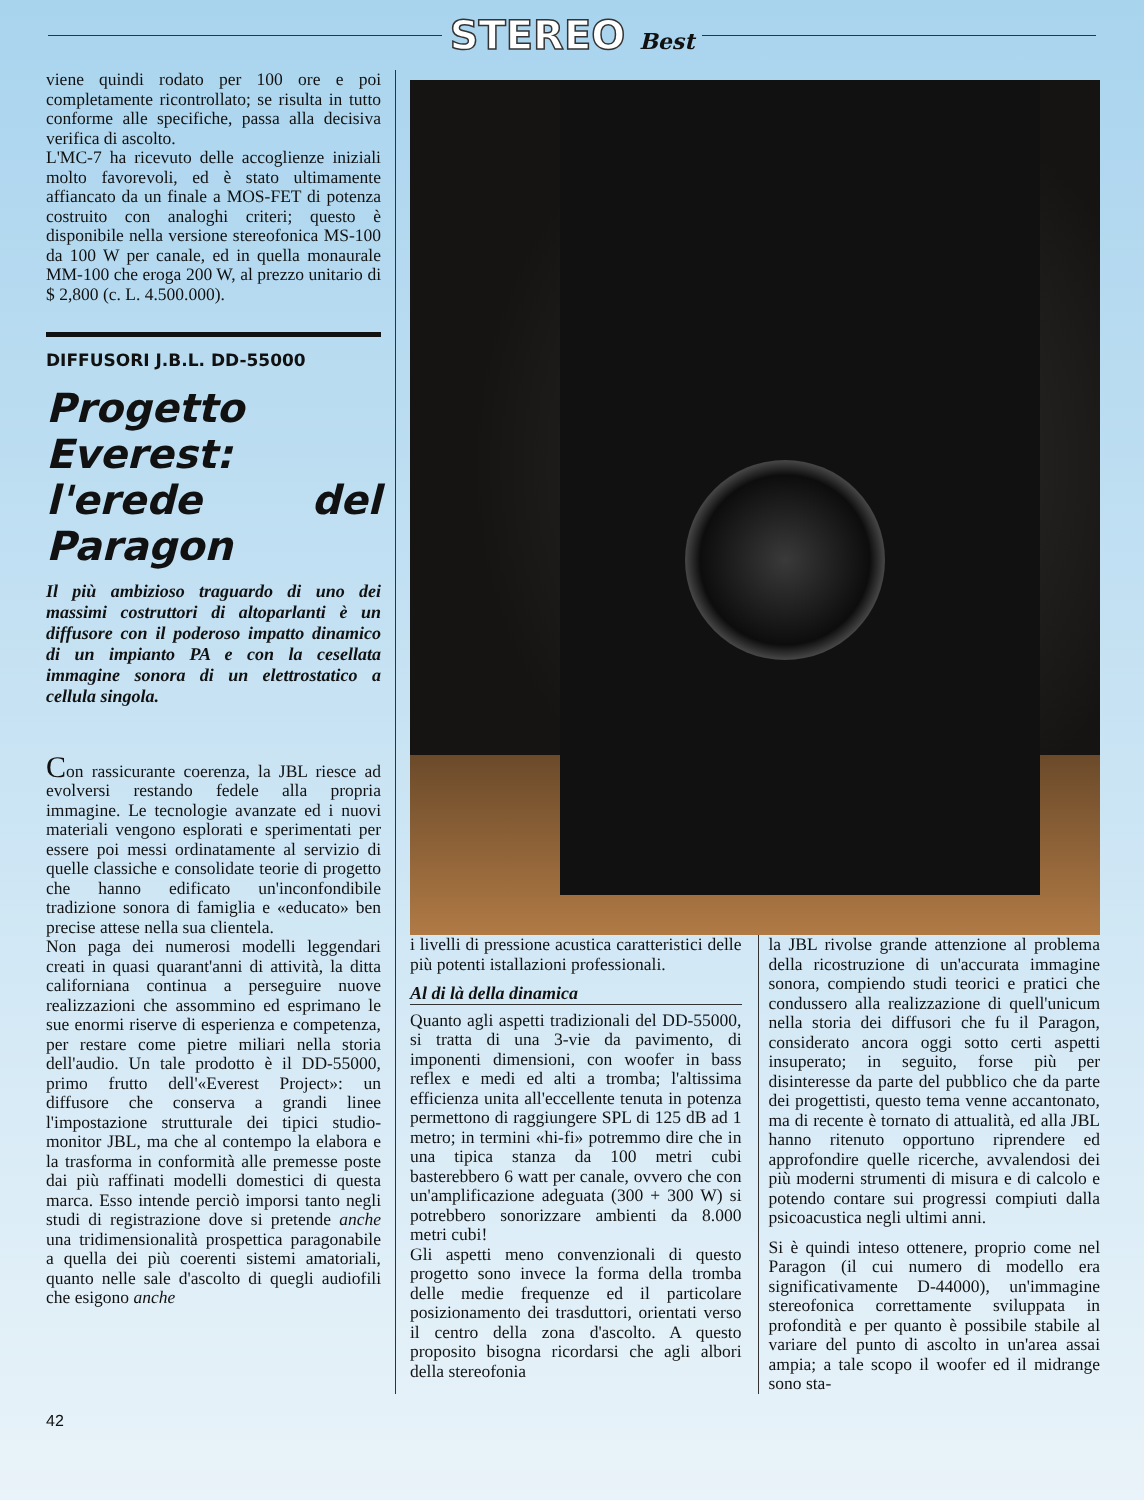STEREO Best
viene quindi rodato per 100 ore e poi completamente ricontrollato; se risulta in tutto conforme alle specifiche, passa alla decisiva verifica di ascolto.
L'MC-7 ha ricevuto delle accoglienze iniziali molto favorevoli, ed è stato ultimamente affiancato da un finale a MOS-FET di potenza costruito con analoghi criteri; questo è disponibile nella versione stereofonica MS-100 da 100 W per canale, ed in quella monaurale MM-100 che eroga 200 W, al prezzo unitario di $ 2,800 (c. L. 4.500.000).
DIFFUSORI J.B.L. DD-55000
Progetto Everest: l'erede del Paragon
Il più ambizioso traguardo di uno dei massimi costruttori di altoparlanti è un diffusore con il poderoso impatto dinamico di un impianto PA e con la cesellata immagine sonora di un elettrostatico a cellula singola.
Con rassicurante coerenza, la JBL riesce ad evolversi restando fedele alla propria immagine. Le tecnologie avanzate ed i nuovi materiali vengono esplorati e sperimentati per essere poi messi ordinatamente al servizio di quelle classiche e consolidate teorie di progetto che hanno edificato un'inconfondibile tradizione sonora di famiglia e «educato» ben precise attese nella sua clientela.
Non paga dei numerosi modelli leggendari creati in quasi quarant'anni di attività, la ditta californiana continua a perseguire nuove realizzazioni che assommino ed esprimano le sue enormi riserve di esperienza e competenza, per restare come pietre miliari nella storia dell'audio. Un tale prodotto è il DD-55000, primo frutto dell'«Everest Project»: un diffusore che conserva a grandi linee l'impostazione strutturale dei tipici studio-monitor JBL, ma che al contempo la elabora e la trasforma in conformità alle premesse poste dai più raffinati modelli domestici di questa marca. Esso intende perciò imporsi tanto negli studi di registrazione dove si pretende anche una tridimensionalità prospettica paragonabile a quella dei più coerenti sistemi amatoriali, quanto nelle sale d'ascolto di quegli audiofili che esigono anche
i livelli di pressione acustica caratteristici delle più potenti istallazioni professionali.
Al di là della dinamica
Quanto agli aspetti tradizionali del DD-55000, si tratta di una 3-vie da pavimento, di imponenti dimensioni, con woofer in bass reflex e medi ed alti a tromba; l'altissima efficienza unita all'eccellente tenuta in potenza permettono di raggiungere SPL di 125 dB ad 1 metro; in termini «hi-fi» potremmo dire che in una tipica stanza da 100 metri cubi basterebbero 6 watt per canale, ovvero che con un'amplificazione adeguata (300 + 300 W) si potrebbero sonorizzare ambienti da 8.000 metri cubi!
Gli aspetti meno convenzionali di questo progetto sono invece la forma della tromba delle medie frequenze ed il particolare posizionamento dei trasduttori, orientati verso il centro della zona d'ascolto. A questo proposito bisogna ricordarsi che agli albori della stereofonia
la JBL rivolse grande attenzione al problema della ricostruzione di un'accurata immagine sonora, compiendo studi teorici e pratici che condussero alla realizzazione di quell'unicum nella storia dei diffusori che fu il Paragon, considerato ancora oggi sotto certi aspetti insuperato; in seguito, forse più per disinteresse da parte del pubblico che da parte dei progettisti, questo tema venne accantonato, ma di recente è tornato di attualità, ed alla JBL hanno ritenuto opportuno riprendere ed approfondire quelle ricerche, avvalendosi dei più moderni strumenti di misura e di calcolo e potendo contare sui progressi compiuti dalla psicoacustica negli ultimi anni.
Si è quindi inteso ottenere, proprio come nel Paragon (il cui numero di modello era significativamente D-44000), un'immagine stereofonica correttamente sviluppata in profondità e per quanto è possibile stabile al variare del punto di ascolto in un'area assai ampia; a tale scopo il woofer ed il midrange sono sta-
42